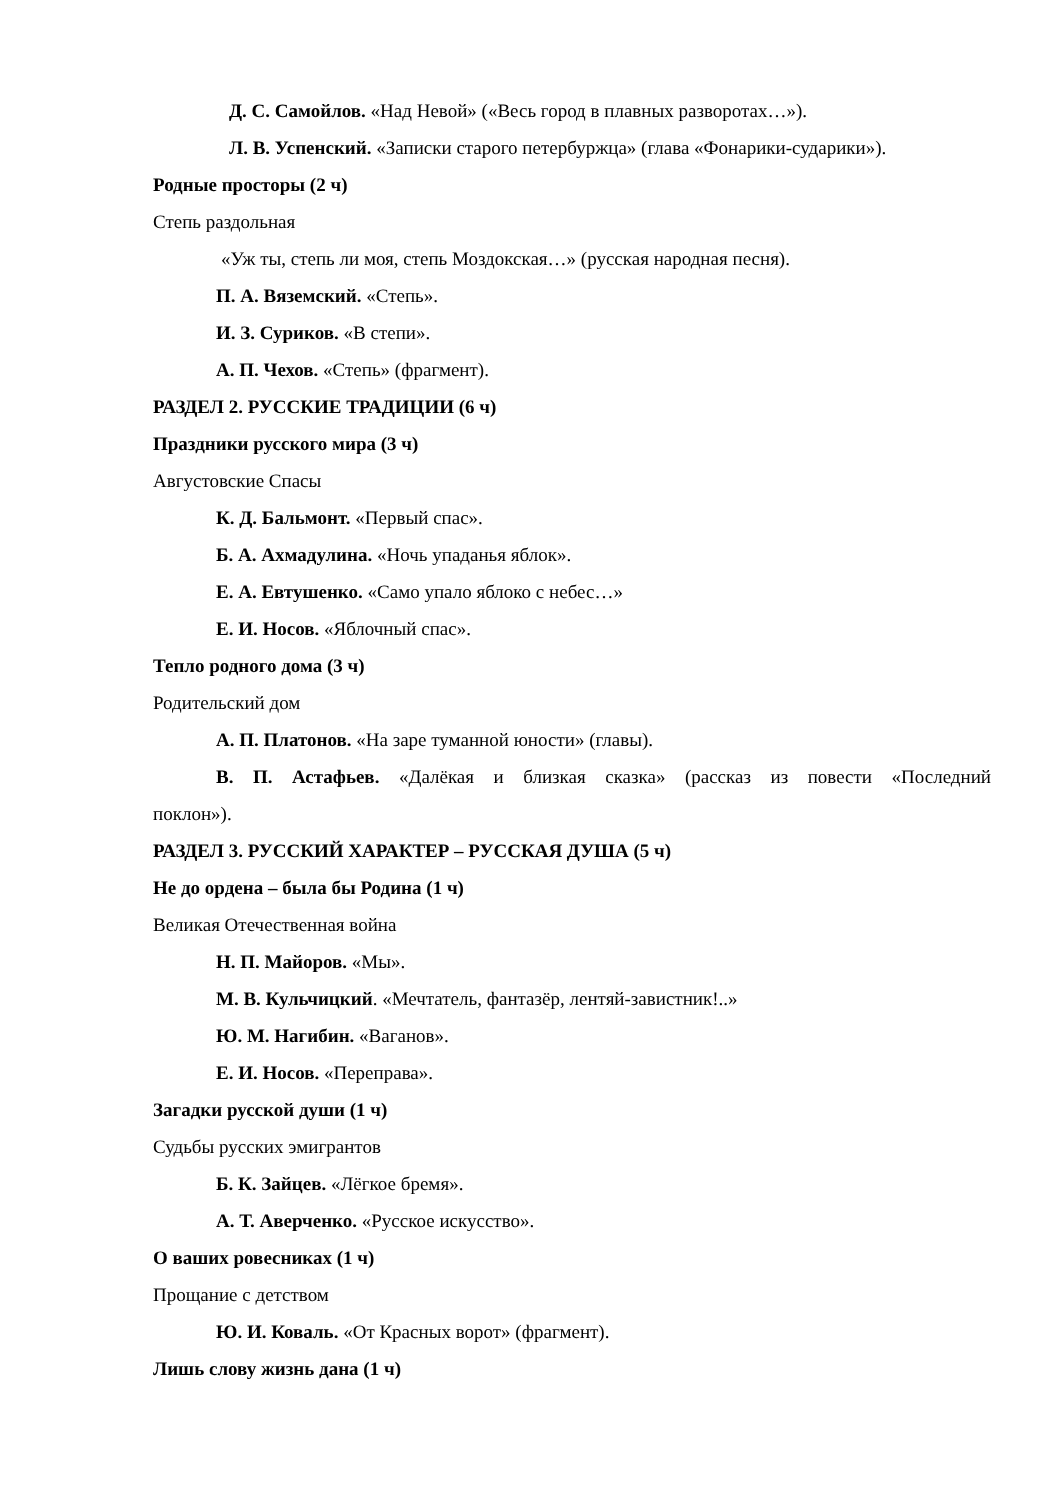Д. С. Самойлов. «Над Невой» («Весь город в плавных разворотах…»).
Л. В. Успенский. «Записки старого петербуржца» (глава «Фонарики-сударики»).
Родные просторы (2 ч)
Степь раздольная
«Уж ты, степь ли моя, степь Моздокская…» (русская народная песня).
П. А. Вяземский. «Степь».
И. З. Суриков. «В степи».
А. П. Чехов. «Степь» (фрагмент).
РАЗДЕЛ 2. РУССКИЕ ТРАДИЦИИ (6 ч)
Праздники русского мира (3 ч)
Августовские Спасы
К. Д. Бальмонт. «Первый спас».
Б. А. Ахмадулина. «Ночь упаданья яблок».
Е. А. Евтушенко. «Само упало яблоко с небес…»
Е. И. Носов. «Яблочный спас».
Тепло родного дома (3 ч)
Родительский дом
А. П. Платонов. «На заре туманной юности» (главы).
В. П. Астафьев. «Далёкая и близкая сказка» (рассказ из повести «Последний
поклон»).
РАЗДЕЛ 3. РУССКИЙ ХАРАКТЕР – РУССКАЯ ДУША (5 ч)
Не до ордена – была бы Родина (1 ч)
Великая Отечественная война
Н. П. Майоров. «Мы».
М. В. Кульчицкий. «Мечтатель, фантазёр, лентяй-завистник!..»
Ю. М. Нагибин. «Ваганов».
Е. И. Носов. «Переправа».
Загадки русской души (1 ч)
Судьбы русских эмигрантов
Б. К. Зайцев. «Лёгкое бремя».
А. Т. Аверченко. «Русское искусство».
О ваших ровесниках (1 ч)
Прощание с детством
Ю. И. Коваль. «От Красных ворот» (фрагмент).
Лишь слову жизнь дана (1 ч)